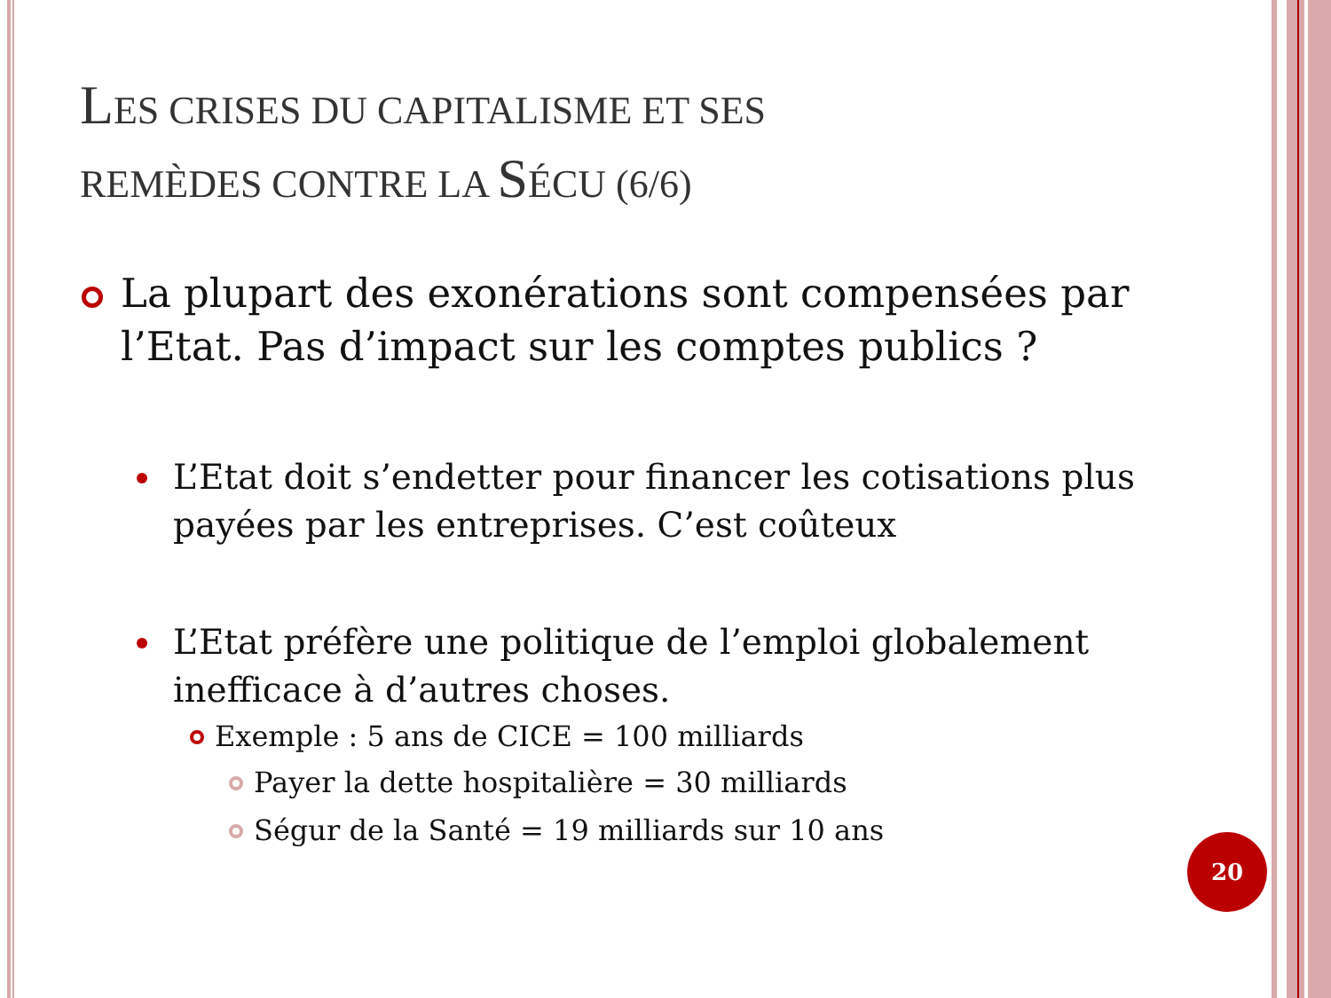LES CRISES DU CAPITALISME ET SES
REMÈDES CONTRE LA SÉCU (6/6)
La plupart des exonérations sont compensées par l’Etat. Pas d’impact sur les comptes publics ?
L’Etat doit s’endetter pour financer les cotisations plus payées par les entreprises. C’est coûteux
L’Etat préfère une politique de l’emploi globalement inefficace à d’autres choses.
Exemple : 5 ans de CICE = 100 milliards
Payer la dette hospitalière = 30 milliards
Ségur de la Santé = 19 milliards sur 10 ans
20